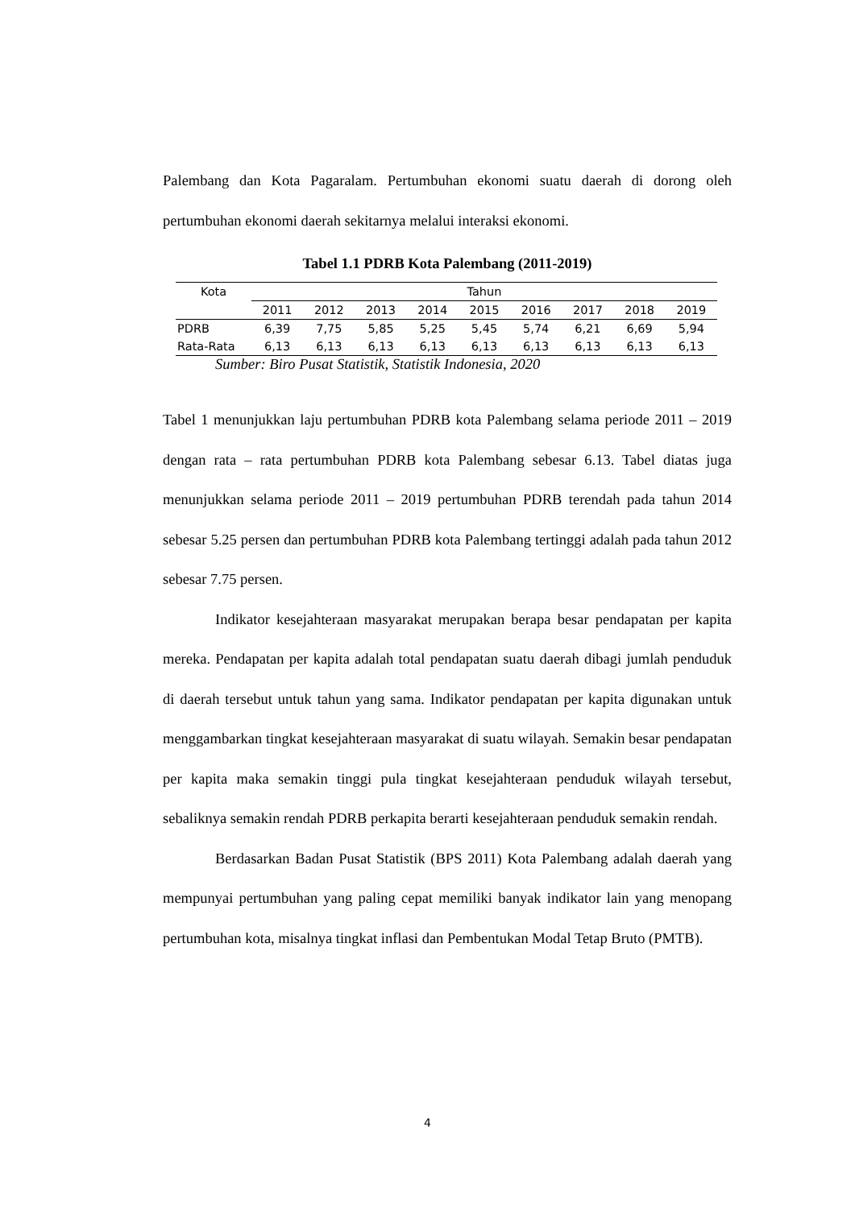Palembang dan Kota Pagaralam. Pertumbuhan ekonomi suatu daerah di dorong oleh pertumbuhan ekonomi daerah sekitarnya melalui interaksi ekonomi.
Tabel 1.1 PDRB Kota Palembang (2011-2019)
| Kota | Tahun | | | | | | | | |
| --- | --- | --- | --- | --- | --- | --- | --- | --- | --- |
| | 2011 | 2012 | 2013 | 2014 | 2015 | 2016 | 2017 | 2018 | 2019 |
| PDRB | 6,39 | 7,75 | 5,85 | 5,25 | 5,45 | 5,74 | 6,21 | 6,69 | 5,94 |
| Rata-Rata | 6,13 | 6,13 | 6,13 | 6,13 | 6,13 | 6,13 | 6,13 | 6,13 | 6,13 |
Sumber: Biro Pusat Statistik, Statistik Indonesia, 2020
Tabel 1 menunjukkan laju pertumbuhan PDRB kota Palembang selama periode 2011 – 2019 dengan rata – rata pertumbuhan PDRB kota Palembang sebesar 6.13. Tabel diatas juga menunjukkan selama periode 2011 – 2019 pertumbuhan PDRB terendah pada tahun 2014 sebesar 5.25 persen dan pertumbuhan PDRB kota Palembang tertinggi adalah pada tahun 2012 sebesar 7.75 persen.
Indikator kesejahteraan masyarakat merupakan berapa besar pendapatan per kapita mereka. Pendapatan per kapita adalah total pendapatan suatu daerah dibagi jumlah penduduk di daerah tersebut untuk tahun yang sama. Indikator pendapatan per kapita digunakan untuk menggambarkan tingkat kesejahteraan masyarakat di suatu wilayah. Semakin besar pendapatan per kapita maka semakin tinggi pula tingkat kesejahteraan penduduk wilayah tersebut, sebaliknya semakin rendah PDRB perkapita berarti kesejahteraan penduduk semakin rendah.
Berdasarkan Badan Pusat Statistik (BPS 2011) Kota Palembang adalah daerah yang mempunyai pertumbuhan yang paling cepat memiliki banyak indikator lain yang menopang pertumbuhan kota, misalnya tingkat inflasi dan Pembentukan Modal Tetap Bruto (PMTB).
4